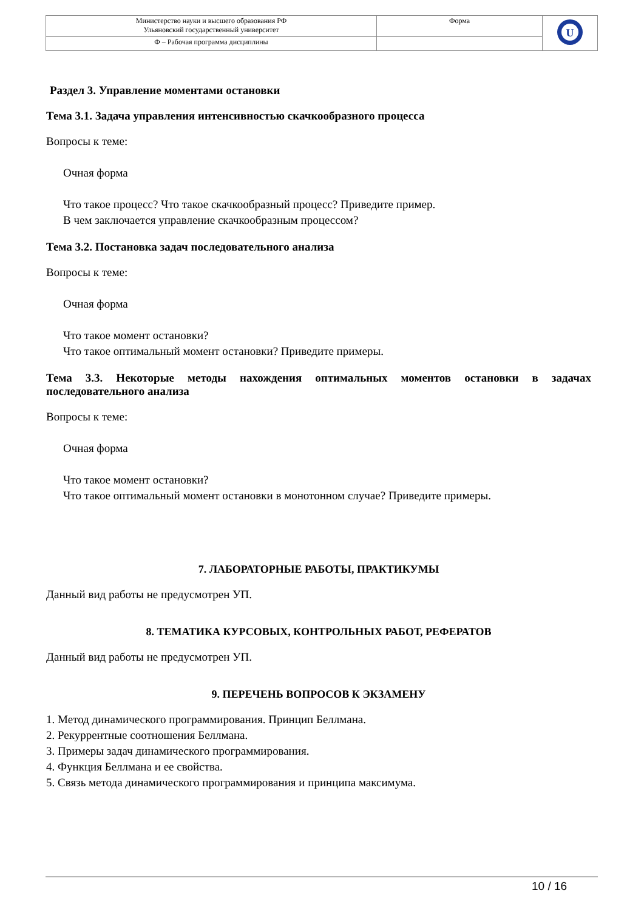| Министерство науки и высшего образования РФ Ульяновский государственный университет | Форма | U |
| Ф – Рабочая программа дисциплины | | |
Раздел 3. Управление моментами остановки
Тема 3.1. Задача управления интенсивностью скачкообразного процесса
Вопросы к теме:
Очная форма
Что такое процесс? Что такое скачкообразный процесс? Приведите пример.
В чем заключается управление скачкообразным процессом?
Тема 3.2. Постановка задач последовательного анализа
Вопросы к теме:
Очная форма
Что такое момент остановки?
Что такое оптимальный момент остановки? Приведите примеры.
Тема 3.3. Некоторые методы нахождения оптимальных моментов остановки в задачах последовательного анализа
Вопросы к теме:
Очная форма
Что такое момент остановки?
Что такое оптимальный момент остановки в монотонном случае? Приведите примеры.
7. ЛАБОРАТОРНЫЕ РАБОТЫ, ПРАКТИКУМЫ
Данный вид работы не предусмотрен УП.
8. ТЕМАТИКА КУРСОВЫХ, КОНТРОЛЬНЫХ РАБОТ, РЕФЕРАТОВ
Данный вид работы не предусмотрен УП.
9. ПЕРЕЧЕНЬ ВОПРОСОВ К ЭКЗАМЕНУ
1. Метод динамического программирования. Принцип Беллмана.
2. Рекуррентные соотношения Беллмана.
3. Примеры задач динамического программирования.
4. Функция Беллмана и ее свойства.
5. Связь метода динамического программирования и принципа максимума.
10 / 16